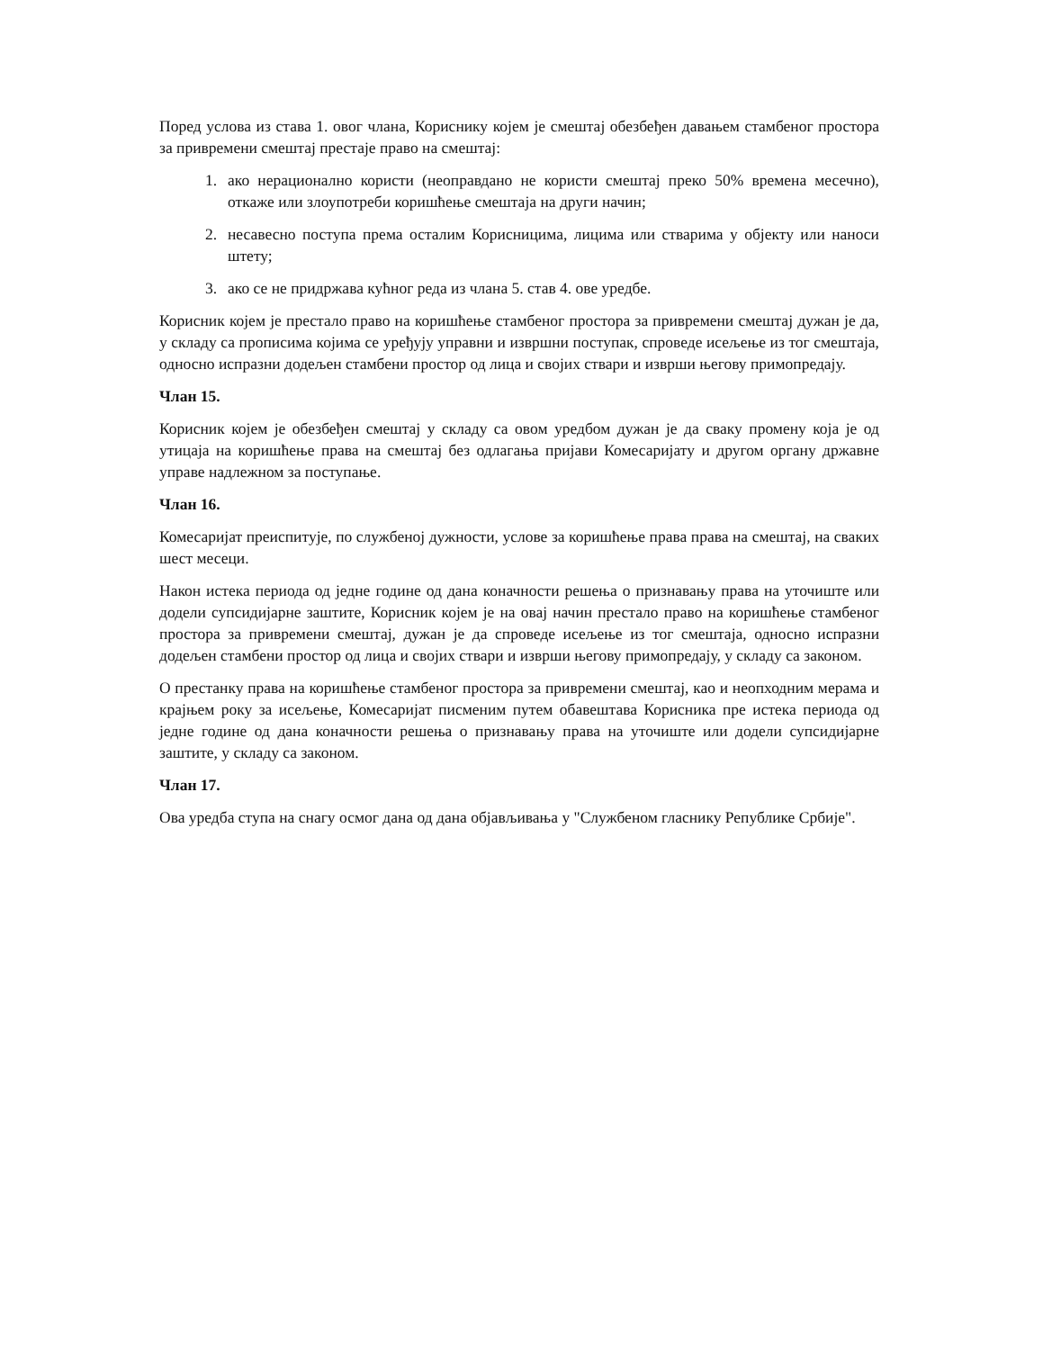Поред услова из става 1. овог члана, Кориснику којем је смештај обезбеђен давањем стамбеног простора за привремени смештај престаје право на смештај:
1. ако нерационално користи (неоправдано не користи смештај преко 50% времена месечно), откаже или злоупотреби коришћење смештаја на други начин;
2. несавесно поступа према осталим Корисницима, лицима или стварима у објекту или наноси штету;
3. ако се не придржава кућног реда из члана 5. став 4. ове уредбе.
Корисник којем је престало право на коришћење стамбеног простора за привремени смештај дужан је да, у складу са прописима којима се уређују управни и извршни поступак, спроведе исељење из тог смештаја, односно испразни додељен стамбени простор од лица и својих ствари и изврши његову примопредају.
Члан 15.
Корисник којем је обезбеђен смештај у складу са овом уредбом дужан је да сваку промену која је од утицаја на коришћење права на смештај без одлагања пријави Комесаријату и другом органу државне управе надлежном за поступање.
Члан 16.
Комесаријат преиспитује, по службеној дужности, услове за коришћење права права на смештај, на сваких шест месеци.
Након истека периода од једне године од дана коначности решења о признавању права на уточиште или додели супсидијарне заштите, Корисник којем је на овај начин престало право на коришћење стамбеног простора за привремени смештај, дужан је да спроведе исељење из тог смештаја, односно испразни додељен стамбени простор од лица и својих ствари и изврши његову примопредају, у складу са законом.
О престанку права на коришћење стамбеног простора за привремени смештај, као и неопходним мерама и крајњем року за исељење, Комесаријат писменим путем обавештава Корисника пре истека периода од једне године од дана коначности решења о признавању права на уточиште или додели супсидијарне заштите, у складу са законом.
Члан 17.
Ова уредба ступа на снагу осмог дана од дана објављивања у "Службеном гласнику Републике Србије".